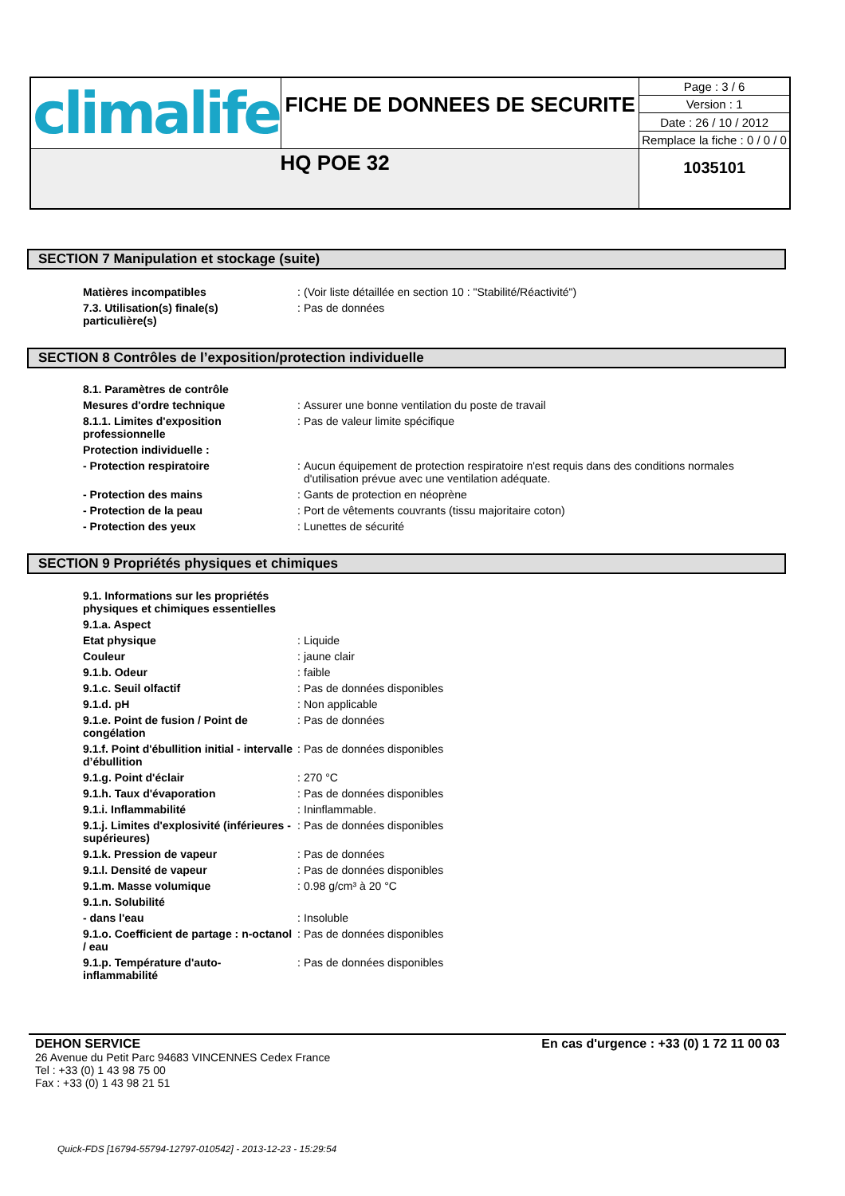| climalife | FICHE DE DONNEES DE SECURITE | Page : 3 / 6 |
| | | Version : 1 |
| | | Date : 26 / 10 / 2012 |
| | | Remplace la fiche : 0 / 0 / 0 |
| HQ POE 32 | | 1035101 |
SECTION 7 Manipulation et stockage (suite)
| Matières incompatibles | : | (Voir liste détaillée en section 10 : "Stabilité/Réactivité") |
| 7.3. Utilisation(s) finale(s) particulière(s) | : | Pas de données |
SECTION 8 Contrôles de l’exposition/protection individuelle
| 8.1. Paramètres de contrôle | | |
| Mesures d'ordre technique | : | Assurer une bonne ventilation du poste de travail |
| 8.1.1. Limites d'exposition professionnelle | : | Pas de valeur limite spécifique |
| Protection individuelle : | | |
| - Protection respiratoire | : | Aucun équipement de protection respiratoire n'est requis dans des conditions normales d'utilisation prévue avec une ventilation adéquate. |
| - Protection des mains | : | Gants de protection en néoprène |
| - Protection de la peau | : | Port de vêtements couvrants (tissu majoritaire coton) |
| - Protection des yeux | : | Lunettes de sécurité |
SECTION 9 Propriétés physiques et chimiques
| 9.1. Informations sur les propriétés physiques et chimiques essentielles | | |
| 9.1.a. Aspect | | |
| Etat physique | : | Liquide |
| Couleur | : | jaune clair |
| 9.1.b. Odeur | : | faible |
| 9.1.c. Seuil olfactif | : | Pas de données disponibles |
| 9.1.d. pH | : | Non applicable |
| 9.1.e. Point de fusion / Point de congélation | : | Pas de données |
| 9.1.f. Point d'ébullition initial - intervalle d’ébullition | : | Pas de données disponibles |
| 9.1.g. Point d'éclair | : | 270 °C |
| 9.1.h. Taux d'évaporation | : | Pas de données disponibles |
| 9.1.i. Inflammabilité | : | Ininflammable. |
| 9.1.j. Limites d'explosivité (inférieures - supérieures) | : | Pas de données disponibles |
| 9.1.k. Pression de vapeur | : | Pas de données |
| 9.1.l. Densité de vapeur | : | Pas de données disponibles |
| 9.1.m. Masse volumique | : | 0.98 g/cm³ à 20 °C |
| 9.1.n. Solubilité | | |
| - dans l'eau | : | Insoluble |
| 9.1.o. Coefficient de partage : n-octanol / eau | : | Pas de données disponibles |
| 9.1.p. Température d'auto-inflammabilité | : | Pas de données disponibles |
DEHON SERVICE En cas d'urgence : +33 (0) 1 72 11 00 03
26 Avenue du Petit Parc 94683 VINCENNES Cedex France
Tel : +33 (0) 1 43 98 75 00
Fax : +33 (0) 1 43 98 21 51
Quick-FDS [16794-55794-12797-010542] - 2013-12-23 - 15:29:54